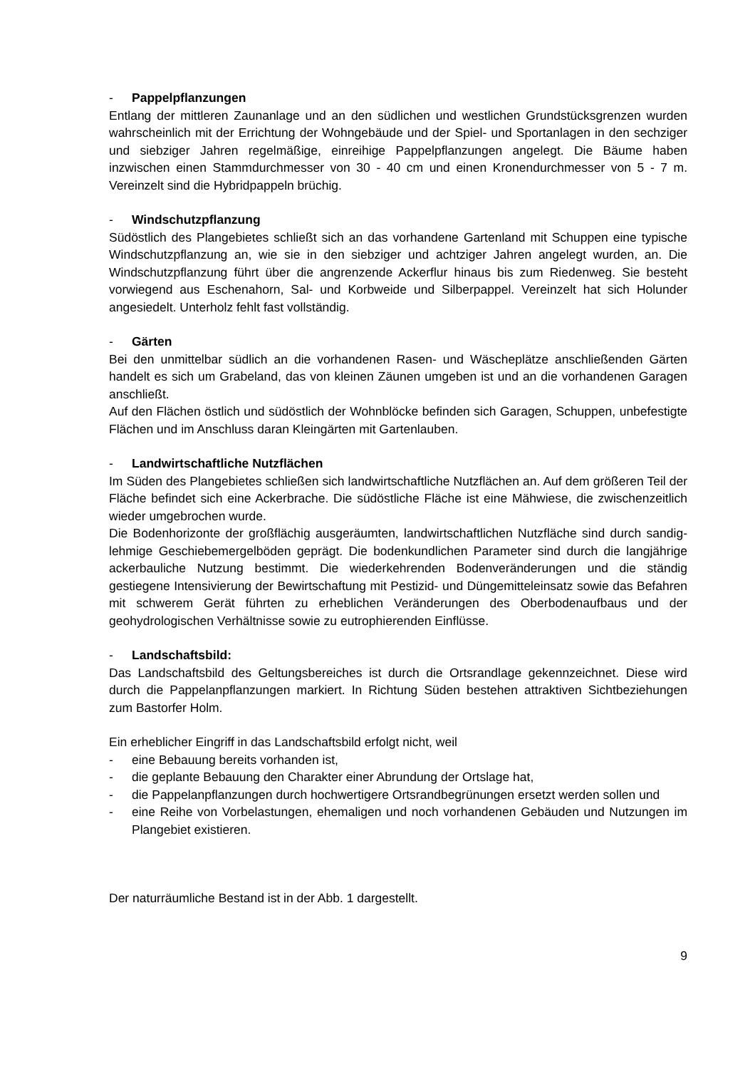- Pappelpflanzungen
Entlang der mittleren Zaunanlage und an den südlichen und westlichen Grundstücksgrenzen wurden wahrscheinlich mit der Errichtung der Wohngebäude und der Spiel- und Sportanlagen in den sechziger und siebziger Jahren regelmäßige, einreihige Pappelpflanzungen angelegt. Die Bäume haben inzwischen einen Stammdurchmesser von 30 - 40 cm und einen Kronendurchmesser von 5 - 7 m. Vereinzelt sind die Hybridpappeln brüchig.
- Windschutzpflanzung
Südöstlich des Plangebietes schließt sich an das vorhandene Gartenland mit Schuppen eine typische Windschutzpflanzung an, wie sie in den siebziger und achtziger Jahren angelegt wurden, an. Die Windschutzpflanzung führt über die angrenzende Ackerflur hinaus bis zum Riedenweg. Sie besteht vorwiegend aus Eschenahorn, Sal- und Korbweide und Silberpappel. Vereinzelt hat sich Holunder angesiedelt. Unterholz fehlt fast vollständig.
- Gärten
Bei den unmittelbar südlich an die vorhandenen Rasen- und Wäscheplätze anschließenden Gärten handelt es sich um Grabeland, das von kleinen Zäunen umgeben ist und an die vorhandenen Garagen anschließt.
Auf den Flächen östlich und südöstlich der Wohnblöcke befinden sich Garagen, Schuppen, unbefestigte Flächen und im Anschluss daran Kleingärten mit Gartenlauben.
- Landwirtschaftliche Nutzflächen
Im Süden des Plangebietes schließen sich landwirtschaftliche Nutzflächen an. Auf dem größeren Teil der Fläche befindet sich eine Ackerbrache. Die südöstliche Fläche ist eine Mähwiese, die zwischenzeitlich wieder umgebrochen wurde.
Die Bodenhorizonte der großflächig ausgeräumten, landwirtschaftlichen Nutzfläche sind durch sandig-lehmige Geschiebemergelböden geprägt. Die bodenkundlichen Parameter sind durch die langjährige ackerbauliche Nutzung bestimmt. Die wiederkehrenden Bodenveränderungen und die ständig gestiegene Intensivierung der Bewirtschaftung mit Pestizid- und Düngemitteleinsatz sowie das Befahren mit schwerem Gerät führten zu erheblichen Veränderungen des Oberbodenaufbaus und der geohydrologischen Verhältnisse sowie zu eutrophierenden Einflüsse.
- Landschaftsbild:
Das Landschaftsbild des Geltungsbereiches ist durch die Ortsrandlage gekennzeichnet. Diese wird durch die Pappelanpflanzungen markiert. In Richtung Süden bestehen attraktiven Sichtbeziehungen zum Bastorfer Holm.
Ein erheblicher Eingriff in das Landschaftsbild erfolgt nicht, weil
- eine Bebauung bereits vorhanden ist,
- die geplante Bebauung den Charakter einer Abrundung der Ortslage hat,
- die Pappelanpflanzungen durch hochwertigere Ortsrandbegrünungen ersetzt werden sollen und
- eine Reihe von Vorbelastungen, ehemaligen und noch vorhandenen Gebäuden und Nutzungen im Plangebiet existieren.
Der naturräumliche Bestand ist in der Abb. 1 dargestellt.
9